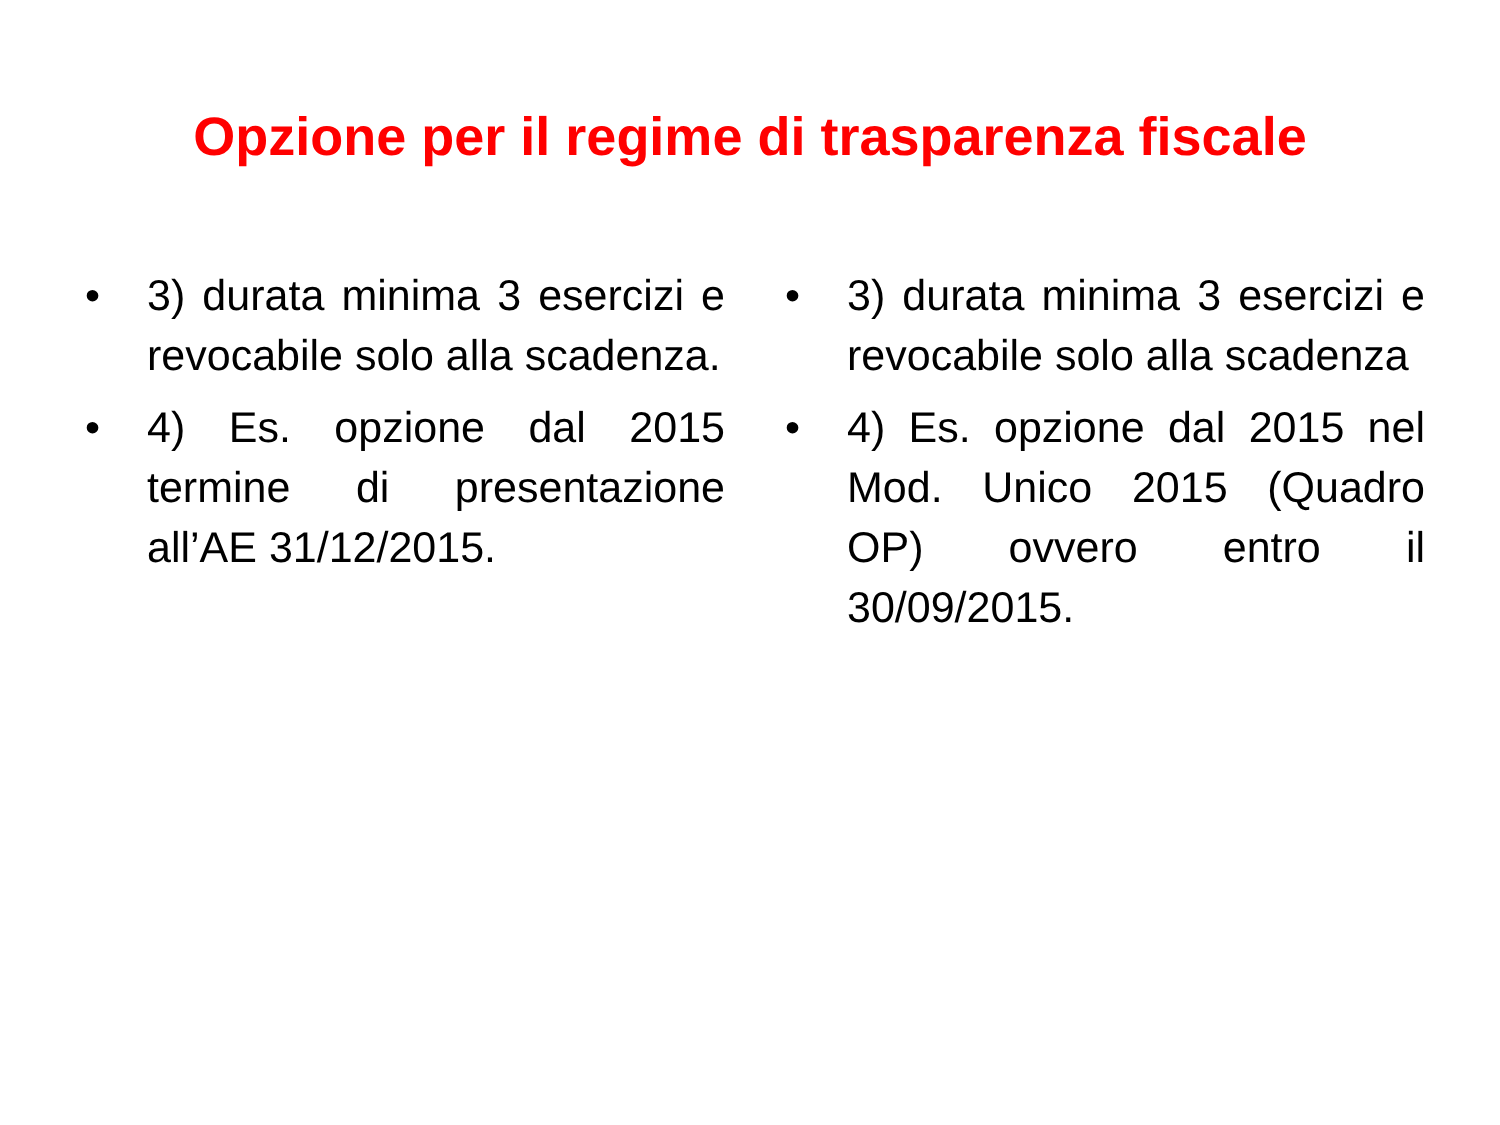Opzione per il regime di trasparenza fiscale
• 3) durata minima 3 esercizi e revocabile solo alla scadenza.
• 4) Es. opzione dal 2015 termine di presentazione all’AE 31/12/2015.
• 3) durata minima 3 esercizi e revocabile solo alla scadenza
• 4) Es. opzione dal 2015 nel Mod. Unico 2015 (Quadro OP) ovvero entro il 30/09/2015.